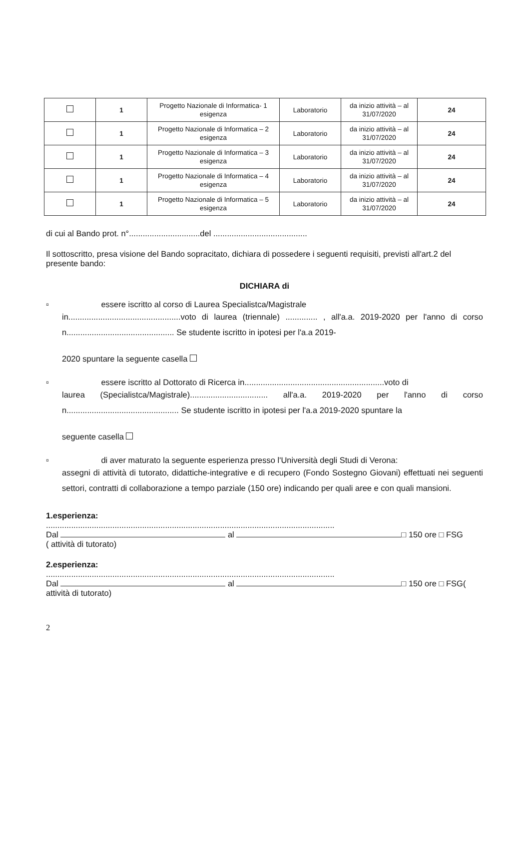| | 1 | Progetto Nazionale di Informatica- 1 esigenza | Laboratorio | da inizio attività – al 31/07/2020 | 24 |
| | 1 | Progetto Nazionale di Informatica – 2 esigenza | Laboratorio | da inizio attività – al 31/07/2020 | 24 |
| | 1 | Progetto Nazionale di Informatica – 3 esigenza | Laboratorio | da inizio attività – al 31/07/2020 | 24 |
| | 1 | Progetto Nazionale di Informatica – 4 esigenza | Laboratorio | da inizio attività – al 31/07/2020 | 24 |
| | 1 | Progetto Nazionale di Informatica – 5 esigenza | Laboratorio | da inizio attività – al 31/07/2020 | 24 |
di cui al Bando prot. n°...............................del .........................................
Il sottoscritto, presa visione del Bando sopracitato, dichiara di possedere i seguenti requisiti, previsti all'art.2 del presente bando:
DICHIARA di
▫ essere iscritto al corso di Laurea Specialistca/Magistrale
in.................................................voto di laurea (triennale) .............. , all'a.a. 2019-2020 per l'anno di corso n............................................... Se studente iscritto in ipotesi per l'a.a 2019-
2020 spuntare la seguente casella
▫ essere iscritto al Dottorato di Ricerca in.............................................................voto di
laurea (Specialistca/Magistrale).................................. all'a.a. 2019-2020 per l'anno di corso n................................................. Se studente iscritto in ipotesi per l'a.a 2019-2020 spuntare la
seguente casella
▫ di aver maturato la seguente esperienza presso l'Università degli Studi di Verona:
assegni di attività di tutorato, didattiche-integrative e di recupero (Fondo Sostegno Giovani) effettuati nei seguenti settori, contratti di collaborazione a tempo parziale (150 ore) indicando per quali aree e con quali mansioni.
1.esperienza:
..............................................................................................................................
Dal al □ 150 ore □ FSG
( attività di tutorato)
2.esperienza:
..............................................................................................................................
Dal al □ 150 ore □ FSG(
attività di tutorato)
2